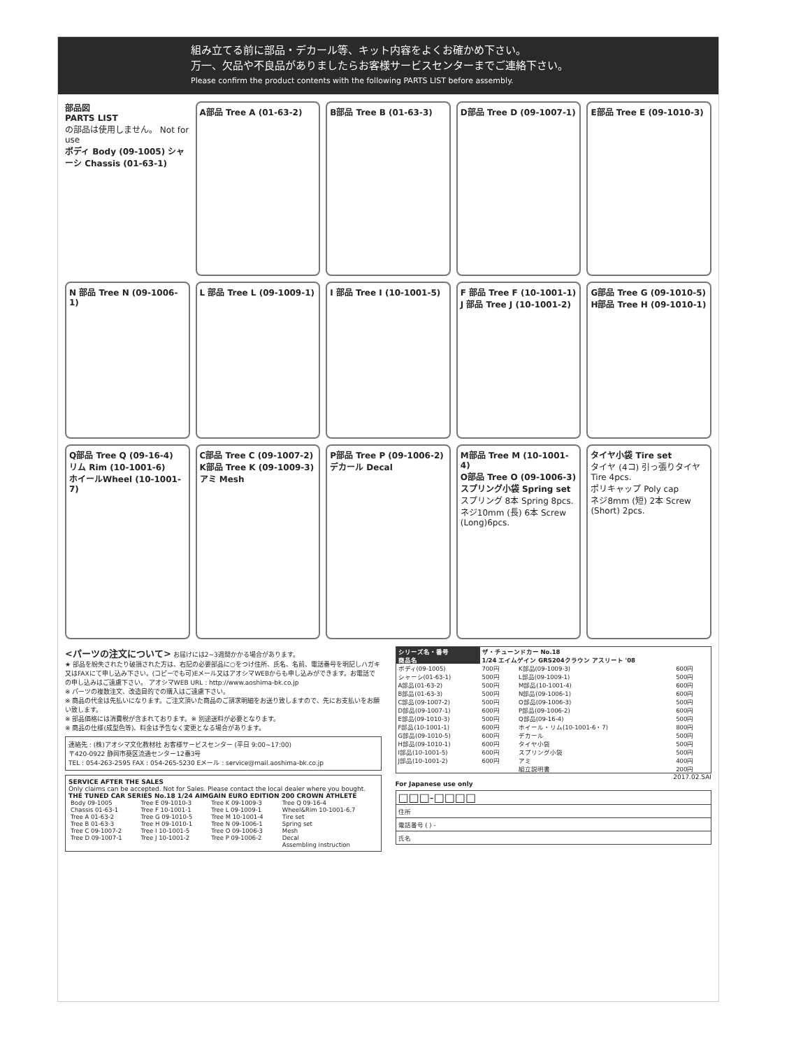組み立てる前に部品・デカール等、キット内容をよくお確かめ下さい。
万一、欠品や不良品がありましたらお客様サービスセンターまでご連絡下さい。
Please confirm the product contents with the following PARTS LIST before assembly.
部品図
PARTS LIST
の部品は使用しません。 Not for use
ボディ Body (09-1005) シャーシ Chassis (01-63-1)
A部品 Tree A (01-63-2)
B部品 Tree B (01-63-3)
D部品 Tree D (09-1007-1)
E部品 Tree E (09-1010-3)
N 部品 Tree N (09-1006-1)
L 部品 Tree L (09-1009-1)
I 部品 Tree I (10-1001-5)
F 部品 Tree F (10-1001-1)
J 部品 Tree J (10-1001-2)
G部品 Tree G (09-1010-5)
H部品 Tree H (09-1010-1)
Q部品 Tree Q (09-16-4)
リム Rim (10-1001-6)
ホイールWheel (10-1001-7)
C部品 Tree C (09-1007-2)
K部品 Tree K (09-1009-3)
アミ Mesh
P部品 Tree P (09-1006-2)
デカール Decal
M部品 Tree M (10-1001-4)
O部品 Tree O (09-1006-3)
スプリング小袋 Spring set
スプリング 8本 Spring 8pcs. ネジ10mm (長) 6本 Screw (Long)6pcs.
タイヤ小袋 Tire set
タイヤ (4コ) 引っ張りタイヤ Tire 4pcs.
ポリキャップ Poly cap
ネジ8mm (短) 2本 Screw (Short) 2pcs.
<パーツの注文について> お届けには2~3週間かかる場合があります。
★ 部品を紛失されたり破損された方は、右記の必要部品に○をつけ住所、氏名、名前、電話番号を明記しハガキ又はFAXにて申し込み下さい。(コピーでも可)Eメール又はアオシマWEBからも申し込みができます。お電話での申し込みはご遠慮下さい。 アオシマWEB URL : http://www.aoshima-bk.co.jp
※ パーツの複数注文、改造目的での購入はご遠慮下さい。
※ 商品の代金は先払いになります。ご注文頂いた商品のご請求明細をお送り致しますので、先にお支払いをお願い致します。
※ 部品価格には消費税が含まれております。※ 別途送料が必要となります。
※ 商品の仕様(成型色等)、料金は予告なく変更となる場合があります。
連絡先 : (株)アオシマ文化教材社 お客様サービスセンター (平日 9:00~17:00)
〒420-0922 静岡市葵区流通センター12番3号
TEL : 054-263-2595 FAX : 054-265-5230 Eメール : service@mail.aoshima-bk.co.jp
SERVICE AFTER THE SALES
Only claims can be accepted. Not for Sales. Please contact the local dealer where you bought.
THE TUNED CAR SERIES No.18 1/24 AIMGAIN EURO EDITION 200 CROWN ATHLETE
| Body 09-1005 | Tree E 09-1010-3 | Tree K 09-1009-3 | Tree Q 09-16-4 |
| Chassis 01-63-1 | Tree F 10-1001-1 | Tree L 09-1009-1 | Wheel&Rim 10-1001-6.7 |
| Tree A 01-63-2 | Tree G 09-1010-5 | Tree M 10-1001-4 | Tire set |
| Tree B 01-63-3 | Tree H 09-1010-1 | Tree N 09-1006-1 | Spring set |
| Tree C 09-1007-2 | Tree I 10-1001-5 | Tree O 09-1006-3 | Mesh |
| Tree D 09-1007-1 | Tree J 10-1001-2 | Tree P 09-1006-2 | Decal |
| | | | Assembling instruction |
| シリーズ名・番号 | ザ・チューンドカー No.18 | | |
| --- | --- | --- | --- |
| 商品名 | 1/24 エイムゲイン GRS204クラウン アスリート '08 | | |
| ボディ(09-1005) | 700円 | K部品(09-1009-3) | 600円 |
| シャーシ(01-63-1) | 500円 | L部品(09-1009-1) | 500円 |
| A部品(01-63-2) | 500円 | M部品(10-1001-4) | 600円 |
| B部品(01-63-3) | 500円 | N部品(09-1006-1) | 600円 |
| C部品(09-1007-2) | 500円 | O部品(09-1006-3) | 500円 |
| D部品(09-1007-1) | 600円 | P部品(09-1006-2) | 600円 |
| E部品(09-1010-3) | 500円 | Q部品(09-16-4) | 500円 |
| F部品(10-1001-1) | 600円 | ホイール・リム(10-1001-6・7) | 800円 |
| G部品(09-1010-5) | 600円 | デカール | 500円 |
| H部品(09-1010-1) | 600円 | タイヤ小袋 | 500円 |
| I部品(10-1001-5) | 600円 | スプリング小袋 | 500円 |
| J部品(10-1001-2) | 600円 | アミ | 400円 |
| | | 組立説明書 | 200円 |
2017.02.SAI
For Japanese use only
| □□□-□□□□ |
| 住所 |
| 電話番号 ( ) - |
| 氏名 |